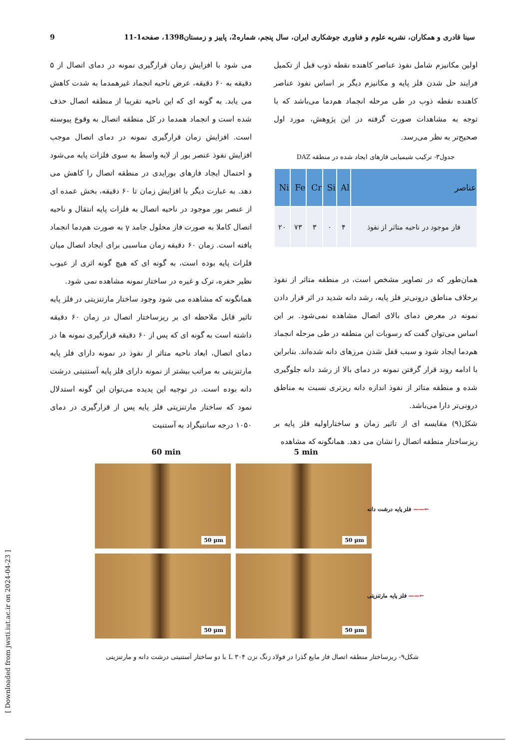سینا قادری و همکاران، نشریه علوم و فناوری جوشکاری ایران، سال پنجم، شماره2، پاییز و زمستان1398، صفحه1-11 9
اولین مکانیزم شامل نفوذ عناصر کاهنده نقطه ذوب قبل از تکمیل فرایند حل شدن فلز پایه و مکانیزم دیگر بر اساس نفوذ عناصر کاهنده نقطه ذوب در طی مرحله انجماد هم‌دما می‌باشد که با توجه به مشاهدات صورت گرفته در این پژوهش، مورد اول صحیح‌تر به نظر می‌رسد.
جدول۳- ترکیب شیمیایی فازهای ایجاد شده در منطقه DAZ
| عناصر | Al | Si | Cr | Fe | Ni |
| --- | --- | --- | --- | --- | --- |
| فاز موجود در ناحیه متاثر از نفوذ | ۴ | ۰ | ۳ | ۷۳ | ۲۰ |
همان‌طور که در تصاویر مشخص است، در منطقه متاثر از نفوذ برخلاف مناطق درونی‌تر فلز پایه، رشد دانه شدید در اثر قرار دادن نمونه در معرض دمای بالای اتصال مشاهده نمی‌شود. بر این اساس می‌توان گفت که رسوبات این منطقه در طی مرحله انجماد هم‌دما ایجاد شود و سبب قفل شدن مرزهای دانه شده‌اند. بنابراین با ادامه روند قرار گرفتن نمونه در دمای بالا از رشد دانه جلوگیری شده و منطقه متاثر از نفوذ اندازه دانه ریزتری نسبت به مناطق درونی‌تر دارا می‌باشد.
شکل(۹) مقایسه ای از تاثیر زمان و ساختاراولیه فلز پایه بر ریزساختار منطقه اتصال را نشان می دهد. همانگونه که مشاهده
می شود با افزایش زمان قرارگیری نمونه در دمای اتصال از ۵ دقیقه به ۶۰ دقیقه، عرض ناحیه انجماد غیرهمدما به شدت کاهش می یابد. به گونه ای که این ناحیه تقریبا از منطقه اتصال حذف شده است و انجماد همدما در کل منطقه اتصال به وقوع پیوسته است. افزایش زمان قرارگیری نمونه در دمای اتصال موجب افزایش نفوذ عنصر بور از لایه واسط به سوی فلزات پایه می‌شود و احتمال ایجاد فازهای بورایدی در منطقه اتصال را کاهش می دهد. به عبارت دیگر با افزایش زمان تا ۶۰ دقیقه، بخش عمده ای از عنصر بور موجود در ناحیه اتصال به فلزات پایه انتقال و ناحیه اتصال کاملا به صورت فاز محلول جامد γ به صورت هم‌دما انجماد یافته است. زمان ۶۰ دقیقه زمان مناسبی برای ایجاد اتصال میان فلزات پایه بوده است، به گونه ای که هیچ گونه اثری از عیوب نظیر حفره، ترک و غیره در ساختار نمونه مشاهده نمی شود.
همانگونه که مشاهده می شود وجود ساختار مارتنزیتی در فلز پایه تاثیر قابل ملاحظه ای بر ریزساختار اتصال در زمان ۶۰ دقیقه داشته است به گونه ای که پس از ۶۰ دقیقه قرارگیری نمونه ها در دمای اتصال، ابعاد ناحیه متاثر از نفوذ در نمونه دارای فلز پایه مارتنزیتی به مراتب بیشتر از نمونه دارای فلز پایه آستنیتی درشت دانه بوده است. در توجیه این پدیده می‌توان این گونه استدلال نمود که ساختار مارتنزیتی فلز پایه پس از قرارگیری در دمای ۱۰۵۰ درجه سانتیگراد به آستنیت
60 min 5 min
50 µm
50 µm
50 µm
50 µm
←—— فلز پایه درشت دانه
←—— فلز پایه مارتنزیتی
شکل۹- ریزساختار منطقه اتصال فاز مایع گذرا در فولاد زنگ نزن L ۳۰۴ با دو ساختار آستنیتی درشت دانه و مارتنزیتی
[ Downloaded from jwsti.iut.ac.ir on 2024-04-23 ]